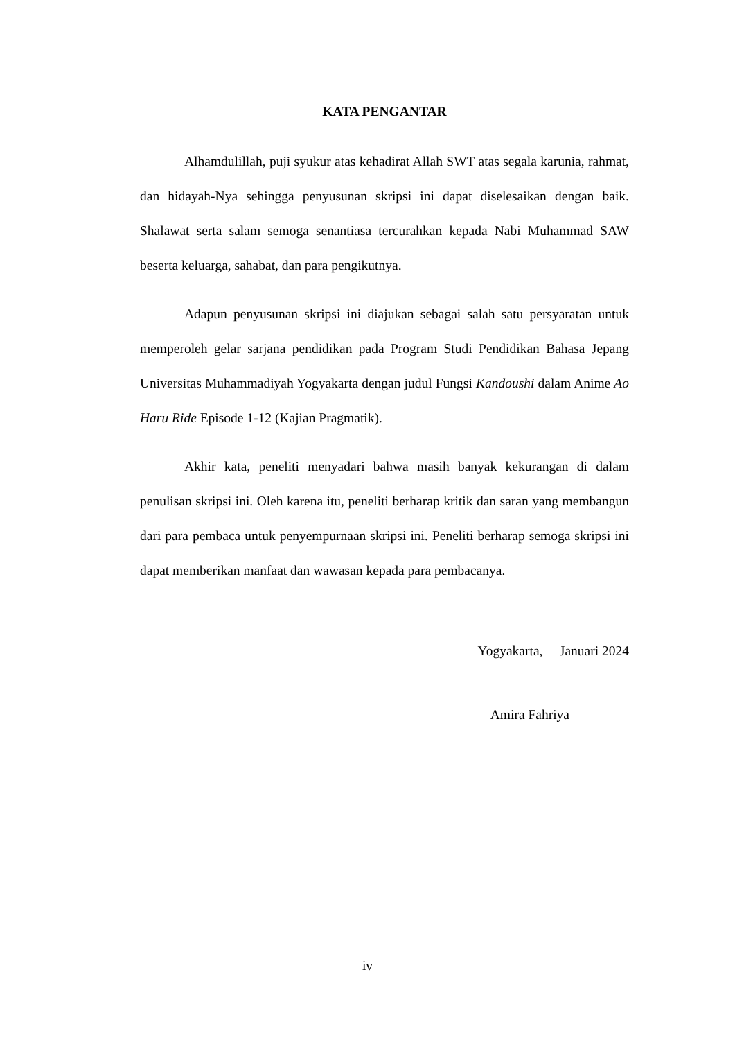KATA PENGANTAR
Alhamdulillah, puji syukur atas kehadirat Allah SWT atas segala karunia, rahmat, dan hidayah-Nya sehingga penyusunan skripsi ini dapat diselesaikan dengan baik. Shalawat serta salam semoga senantiasa tercurahkan kepada Nabi Muhammad SAW beserta keluarga, sahabat, dan para pengikutnya.
Adapun penyusunan skripsi ini diajukan sebagai salah satu persyaratan untuk memperoleh gelar sarjana pendidikan pada Program Studi Pendidikan Bahasa Jepang Universitas Muhammadiyah Yogyakarta dengan judul Fungsi Kandoushi dalam Anime Ao Haru Ride Episode 1-12 (Kajian Pragmatik).
Akhir kata, peneliti menyadari bahwa masih banyak kekurangan di dalam penulisan skripsi ini. Oleh karena itu, peneliti berharap kritik dan saran yang membangun dari para pembaca untuk penyempurnaan skripsi ini. Peneliti berharap semoga skripsi ini dapat memberikan manfaat dan wawasan kepada para pembacanya.
Yogyakarta, Januari 2024
Amira Fahriya
iv